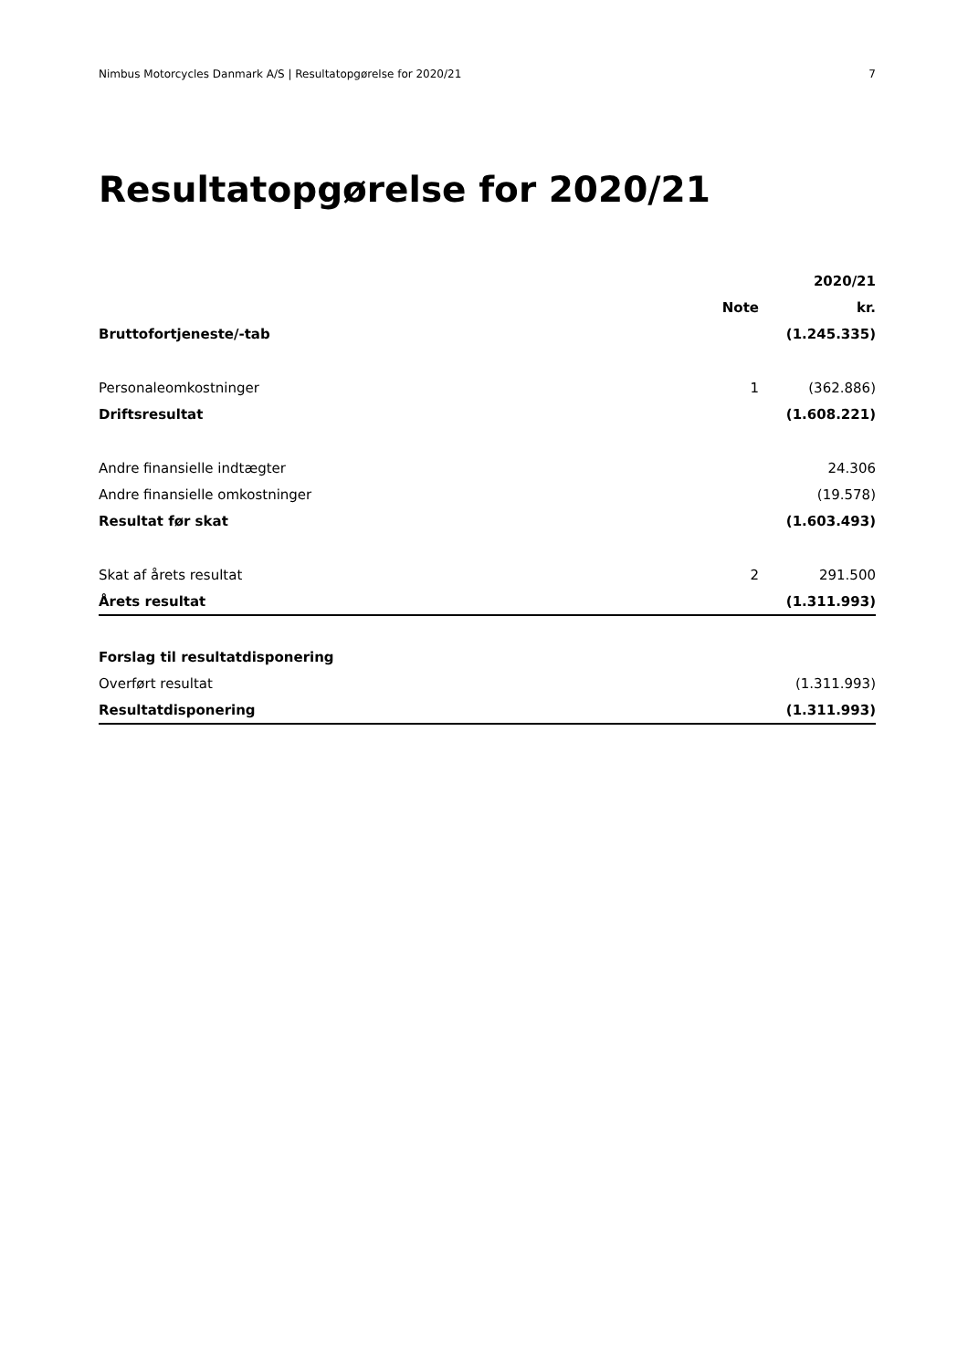Nimbus Motorcycles Danmark A/S | Resultatopgørelse for 2020/21 7
Resultatopgørelse for 2020/21
| | | 2020/21 |
| --- | --- | --- |
| | Note | kr. |
| Bruttofortjeneste/-tab | | (1.245.335) |
| Personaleomkostninger | 1 | (362.886) |
| Driftsresultat | | (1.608.221) |
| Andre finansielle indtægter | | 24.306 |
| Andre finansielle omkostninger | | (19.578) |
| Resultat før skat | | (1.603.493) |
| Skat af årets resultat | 2 | 291.500 |
| Årets resultat | | (1.311.993) |
| Forslag til resultatdisponering | | |
| Overført resultat | | (1.311.993) |
| Resultatdisponering | | (1.311.993) |